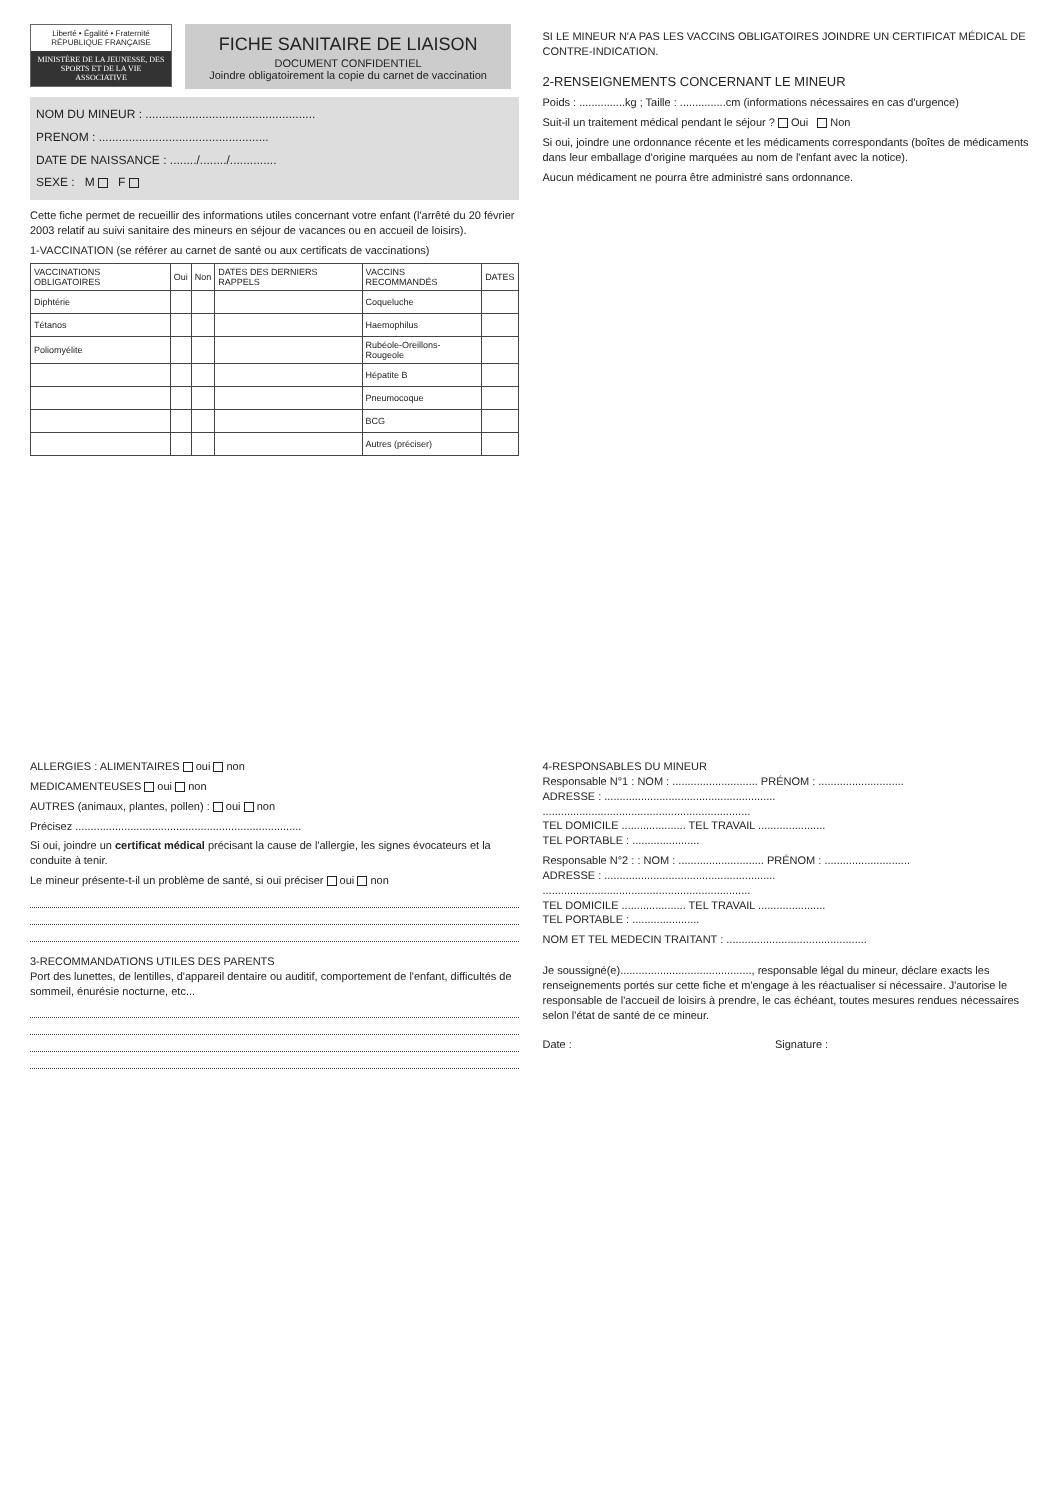Liberté • Égalité • Fraternité
RÉPUBLIQUE FRANÇAISE
MINISTÈRE DE LA JEUNESSE, DES SPORTS ET DE LA VIE ASSOCIATIVE
FICHE SANITAIRE DE LIAISON
DOCUMENT CONFIDENTIEL
Joindre obligatoirement la copie du carnet de vaccination
NOM DU MINEUR : ...................................................
PRENOM : ...................................................
DATE DE NAISSANCE : ......../......../..............
SEXE : M F
Cette fiche permet de recueillir des informations utiles concernant votre enfant (l'arrêté du 20 février 2003 relatif au suivi sanitaire des mineurs en séjour de vacances ou en accueil de loisirs).
1-VACCINATION (se référer au carnet de santé ou aux certificats de vaccinations)
| VACCINATIONS OBLIGATOIRES | Oui | Non | DATES DES DERNIERS RAPPELS | VACCINS RECOMMANDÉS | DATES |
| --- | --- | --- | --- | --- | --- |
| Diphtérie | | | | Coqueluche | |
| Tétanos | | | | Haemophilus | |
| Poliomyélite | | | | Rubéole-Oreillons-Rougeole | |
| | | | | Hépatite B | |
| | | | | Pneumocoque | |
| | | | | BCG | |
| | | | | Autres (préciser) | |
SI LE MINEUR N'A PAS LES VACCINS OBLIGATOIRES JOINDRE UN CERTIFICAT MÉDICAL DE CONTRE-INDICATION.
2-RENSEIGNEMENTS CONCERNANT LE MINEUR
Poids : ...............kg ; Taille : ...............cm (informations nécessaires en cas d'urgence)
Suit-il un traitement médical pendant le séjour ? Oui Non
Si oui, joindre une ordonnance récente et les médicaments correspondants (boîtes de médicaments dans leur emballage d'origine marquées au nom de l'enfant avec la notice).
Aucun médicament ne pourra être administré sans ordonnance.
ALLERGIES : ALIMENTAIRES oui non
MEDICAMENTEUSES oui non
AUTRES (animaux, plantes, pollen) : oui non
Précisez ..........................................................................
Si oui, joindre un certificat médical précisant la cause de l'allergie, les signes évocateurs et la conduite à tenir.
Le mineur présente-t-il un problème de santé, si oui préciser oui non
3-RECOMMANDATIONS UTILES DES PARENTS
Port des lunettes, de lentilles, d'appareil dentaire ou auditif, comportement de l'enfant, difficultés de sommeil, énurésie nocturne, etc...
4-RESPONSABLES DU MINEUR
Responsable N°1 : NOM : ............................ PRÉNOM : ............................
ADRESSE : ........................................................
....................................................................
TEL DOMICILE ..................... TEL TRAVAIL ......................
TEL PORTABLE : ......................
Responsable N°2 : : NOM : ............................ PRÉNOM : ............................
ADRESSE : ........................................................
....................................................................
TEL DOMICILE ..................... TEL TRAVAIL ......................
TEL PORTABLE : ......................
NOM ET TEL MEDECIN TRAITANT : ..............................................
Je soussigné(e)..........................................., responsable légal du mineur, déclare exacts les renseignements portés sur cette fiche et m'engage à les réactualiser si nécessaire. J'autorise le responsable de l'accueil de loisirs à prendre, le cas échéant, toutes mesures rendues nécessaires selon l'état de santé de ce mineur.
Date : Signature :